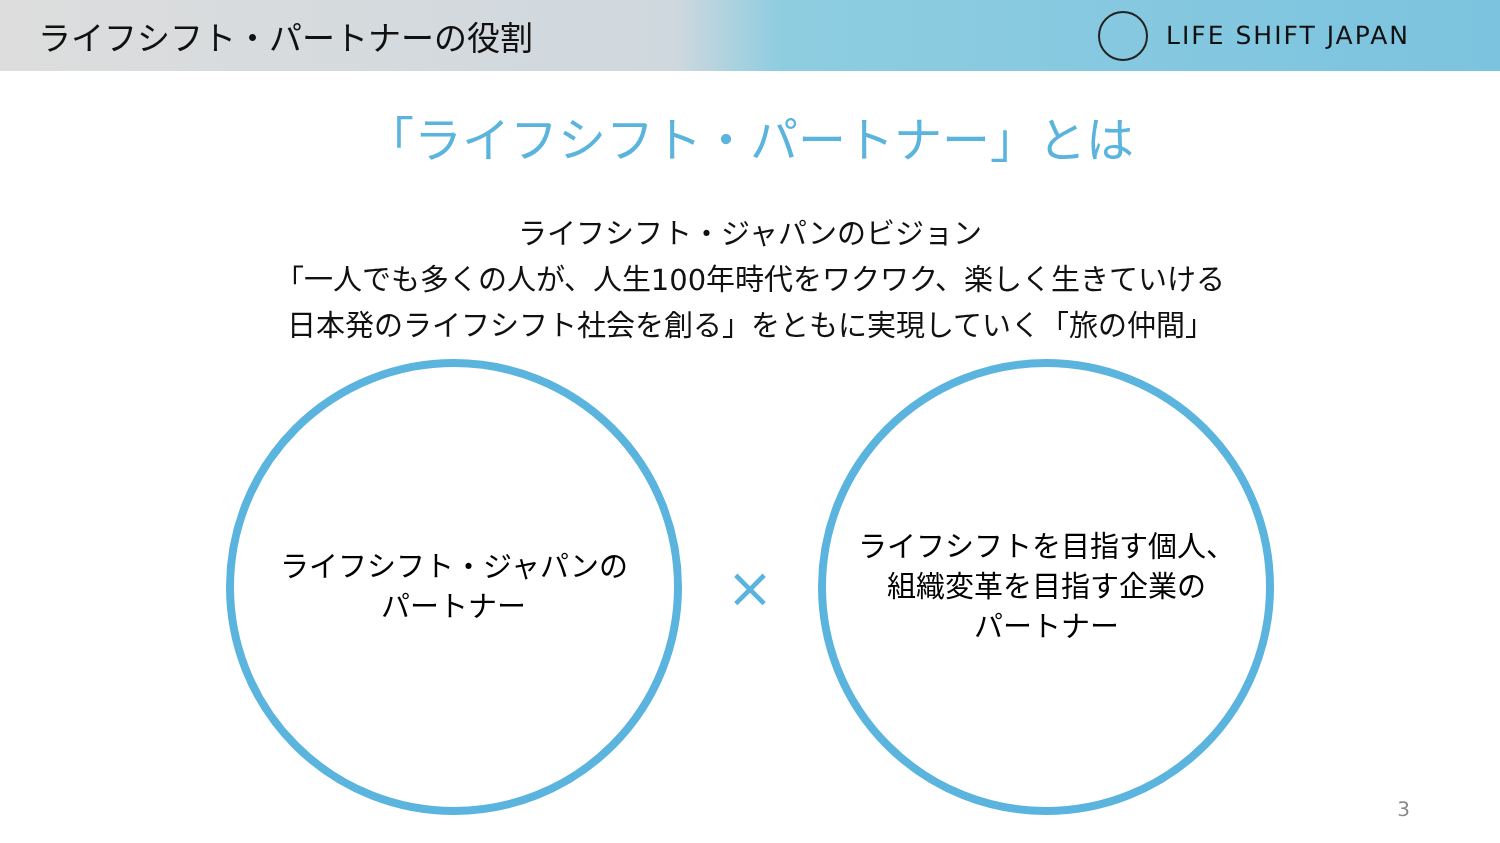ライフシフト・パートナーの役割
LIFE SHIFT JAPAN
「ライフシフト・パートナー」とは
ライフシフト・ジャパンのビジョン
「一人でも多くの人が、人生100年時代をワクワク、楽しく生きていける
日本発のライフシフト社会を創る」をともに実現していく「旅の仲間」
ライフシフト・ジャパンの
パートナー
×
ライフシフトを目指す個人、
組織変革を目指す企業の
パートナー
3